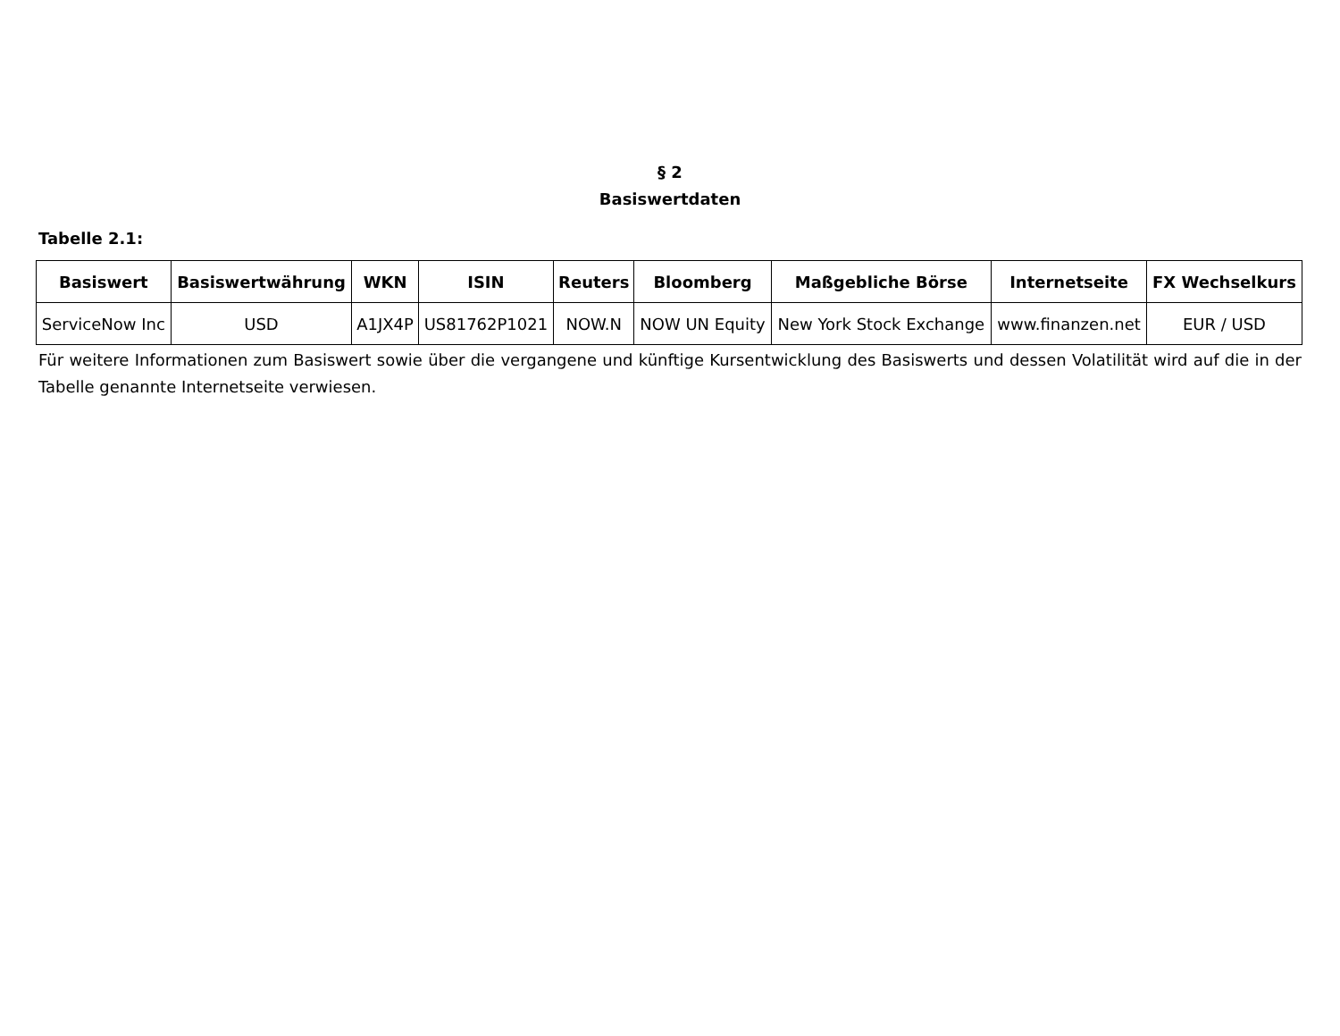§ 2
Basiswertdaten
Tabelle 2.1:
| Basiswert | Basiswertwährung | WKN | ISIN | Reuters | Bloomberg | Maßgebliche Börse | Internetseite | FX Wechselkurs |
| --- | --- | --- | --- | --- | --- | --- | --- | --- |
| ServiceNow Inc | USD | A1JX4P | US81762P1021 | NOW.N | NOW UN Equity | New York Stock Exchange | www.finanzen.net | EUR / USD |
Für weitere Informationen zum Basiswert sowie über die vergangene und künftige Kursentwicklung des Basiswerts und dessen Volatilität wird auf die in der Tabelle genannte Internetseite verwiesen.